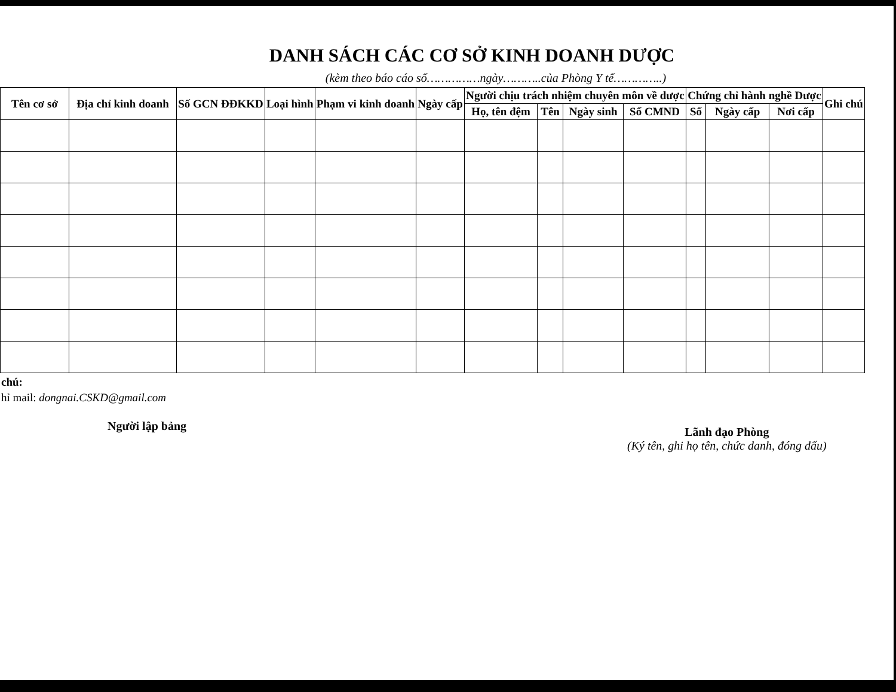DANH SÁCH CÁC CƠ SỞ KINH DOANH DƯỢC
(kèm theo báo cáo số……………ngày………..của Phòng Y tế…………..)
| Tên cơ sở | Địa chỉ kinh doanh | Số GCN ĐĐKKD | Loại hình | Phạm vi kinh doanh | Ngày cấp | Người chịu trách nhiệm chuyên môn về dược | | | | Chứng chỉ hành nghề Dược | | | Ghi chú |
| --- | --- | --- | --- | --- | --- | --- | --- | --- | --- | --- | --- | --- | --- |
| | | | | | | Họ, tên đệm | Tên | Ngày sinh | Số CMND | Số | Ngày cấp | Nơi cấp | |
chú:
hỉ mail: dongnai.CSKD@gmail.com
Người lập bảng
Lãnh đạo Phòng
(Ký tên, ghi họ tên, chức danh, đóng dấu)